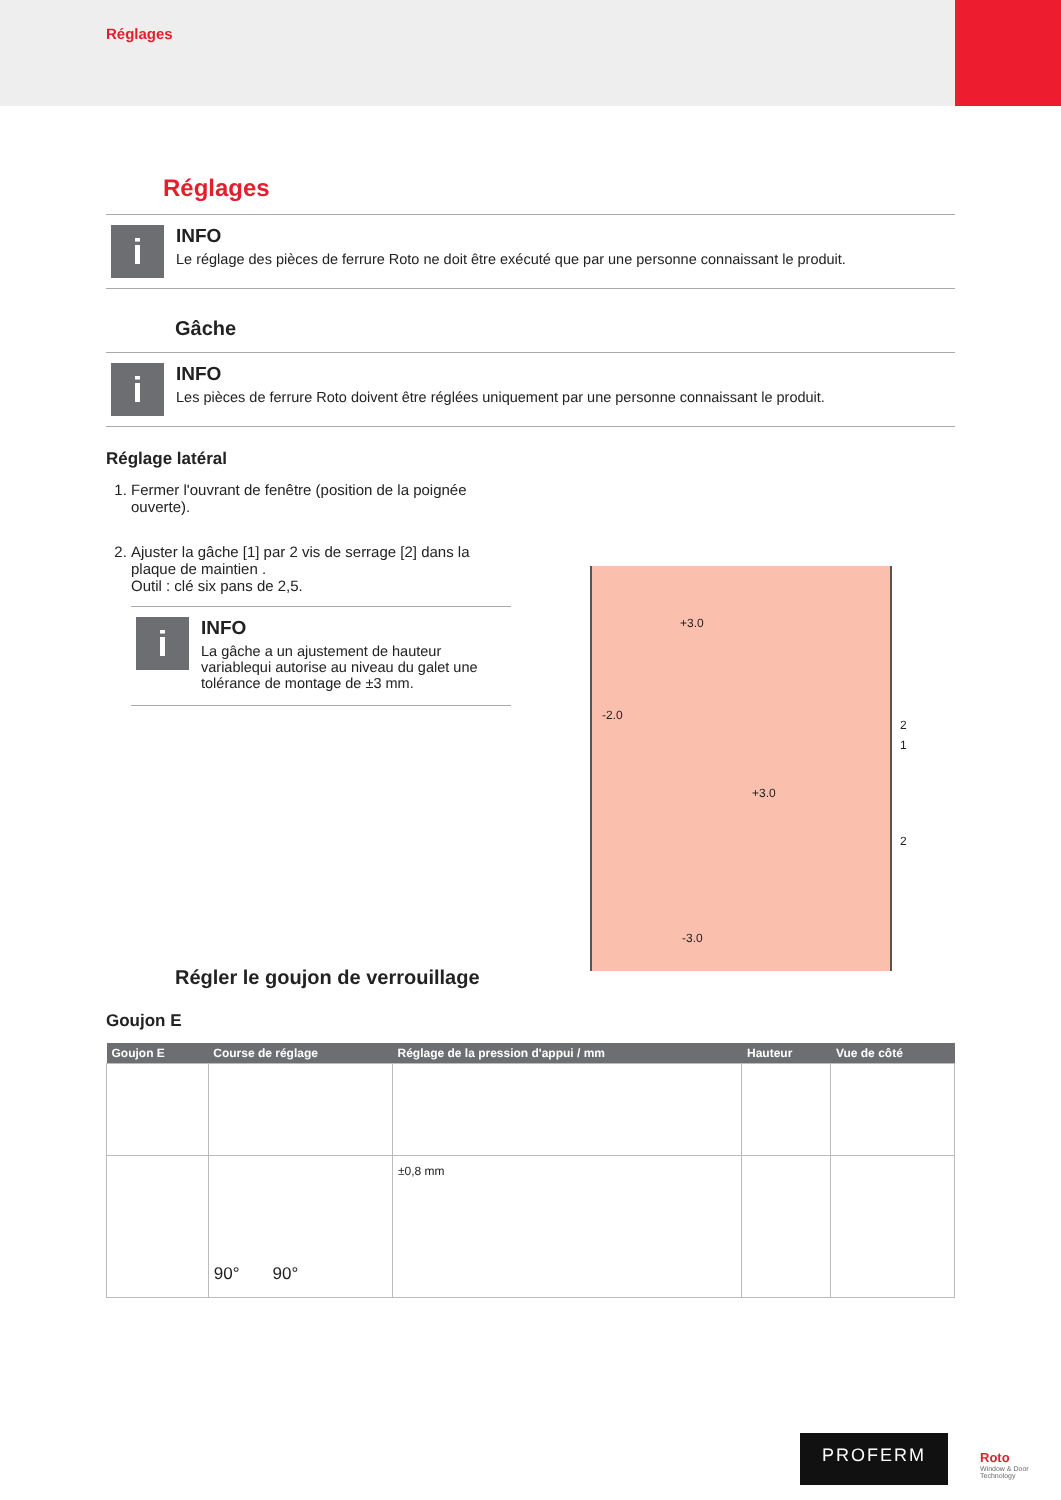Réglages
Réglages
i
INFO
Le réglage des pièces de ferrure Roto ne doit être exécuté que par une personne connaissant le produit.
Gâche
i
INFO
Les pièces de ferrure Roto doivent être réglées uniquement par une personne connaissant le produit.
Réglage latéral
1. Fermer l'ouvrant de fenêtre (position de la poignée ouverte).
2. Ajuster la gâche [1] par 2 vis de serrage [2] dans la plaque de maintien .
Outil : clé six pans de 2,5.
i
INFO
La gâche a un ajustement de hauteur variablequi autorise au niveau du galet une tolérance de montage de ±3 mm.
+3.0
-2.0
+3.0
-3.0
2
1
2
Régler le goujon de verrouillage
Goujon E
| Goujon E | Course de réglage | Réglage de la pression d'appui / mm | Hauteur | Vue de côté |
| --- | --- | --- | --- | --- |
| | 90° 90° | ±0,8 mm | | |
PROFERM
Roto
Window & Door Technology